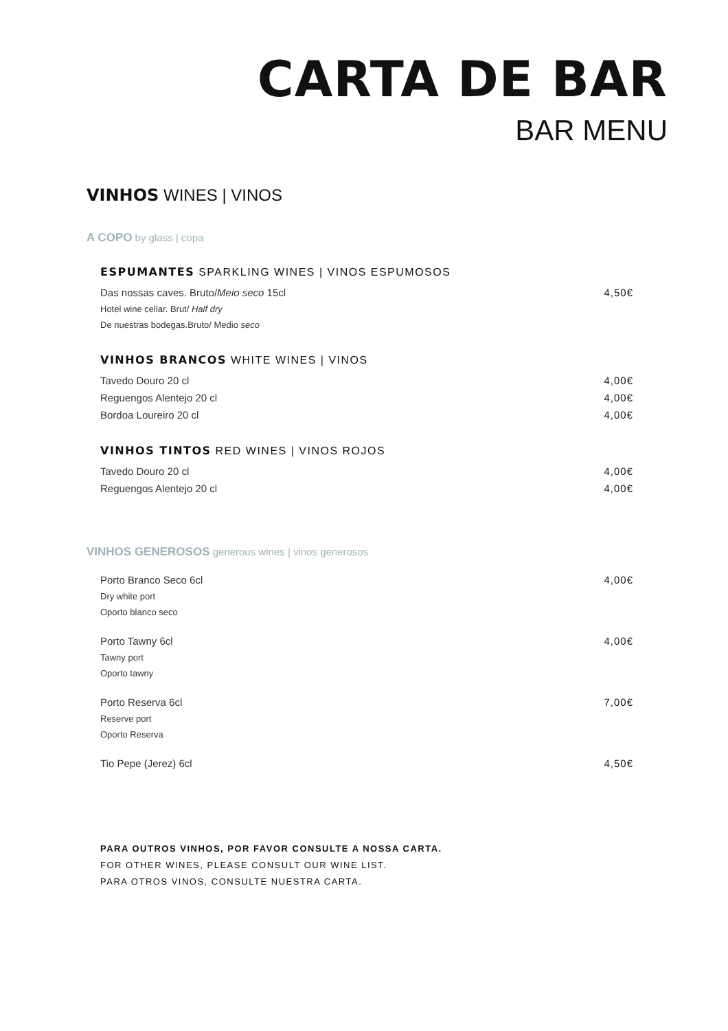CARTA DE BAR
BAR MENU
VINHOS WINES | VINOS
A COPO by glass | copa
ESPUMANTES SPARKLING WINES | VINOS ESPUMOSOS
Das nossas caves. Bruto/Meio seco 15cl 4,50€
Hotel wine cellar. Brut/ Half dry
De nuestras bodegas.Bruto/ Medio seco
VINHOS BRANCOS WHITE WINES | VINOS
Tavedo Douro 20 cl 4,00€
Reguengos Alentejo 20 cl 4,00€
Bordoa Loureiro 20 cl 4,00€
VINHOS TINTOS RED WINES | VINOS ROJOS
Tavedo Douro 20 cl 4,00€
Reguengos Alentejo 20 cl 4,00€
VINHOS GENEROSOS generous wines | vinos generosos
Porto Branco Seco 6cl 4,00€
Dry white port
Oporto blanco seco
Porto Tawny 6cl 4,00€
Tawny port
Oporto tawny
Porto Reserva 6cl 7,00€
Reserve port
Oporto Reserva
Tio Pepe (Jerez) 6cl 4,50€
PARA OUTROS VINHOS, POR FAVOR CONSULTE A NOSSA CARTA.
FOR OTHER WINES, PLEASE CONSULT OUR WINE LIST.
PARA OTROS VINOS, CONSULTE NUESTRA CARTA.